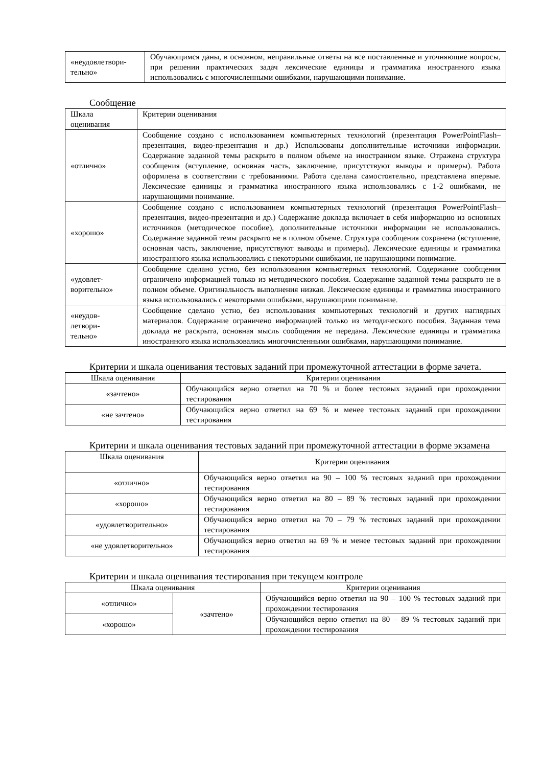| «неудовлетвори- тельно» | Обучающимся даны, в основном, неправильные ответы на все поставленные и уточняющие вопросы, при решении практических задач лексические единицы и грамматика иностранного языка использовались с многочисленными ошибками, нарушающими понимание. |
Сообщение
| Шкала оценивания | Критерии оценивания |
| --- | --- |
| «отлично» | Сообщение создано с использованием компьютерных технологий (презентация PowerPointFlash–презентация, видео-презентация и др.) Использованы дополнительные источники информации. Содержание заданной темы раскрыто в полном объеме на иностранном языке. Отражена структура сообщения (вступление, основная часть, заключение, присутствуют выводы и примеры). Работа оформлена в соответствии с требованиями. Работа сделана самостоятельно, представлена впервые. Лексические единицы и грамматика иностранного языка использовались с 1-2 ошибками, не нарушающими понимание. |
| «хорошо» | Сообщение создано с использованием компьютерных технологий (презентация PowerPointFlash–презентация, видео-презентация и др.) Содержание доклада включает в себя информацию из основных источников (методическое пособие), дополнительные источники информации не использовались. Содержание заданной темы раскрыто не в полном объеме. Структура сообщения сохранена (вступление, основная часть, заключение, присутствуют выводы и примеры). Лексические единицы и грамматика иностранного языка использовались с некоторыми ошибками, не нарушающими понимание. |
| «удовлет- ворительно» | Сообщение сделано устно, без использования компьютерных технологий. Содержание сообщения ограничено информацией только из методического пособия. Содержание заданной темы раскрыто не в полном объеме. Оригинальность выполнения низкая. Лексические единицы и грамматика иностранного языка использовались с некоторыми ошибками, нарушающими понимание. |
| «неудов- летвори- тельно» | Сообщение сделано устно, без использования компьютерных технологий и других наглядных материалов. Содержание ограничено информацией только из методического пособия. Заданная тема доклада не раскрыта, основная мысль сообщения не передана. Лексические единицы и грамматика иностранного языка использовались многочисленными ошибками, нарушающими понимание. |
Критерии и шкала оценивания тестовых заданий при промежуточной аттестации в форме зачета.
| Шкала оценивания | Критерии оценивания |
| --- | --- |
| «зачтено» | Обучающийся верно ответил на 70 % и более тестовых заданий при прохождении тестирования |
| «не зачтено» | Обучающийся верно ответил на 69 % и менее тестовых заданий при прохождении тестирования |
Критерии и шкала оценивания тестовых заданий при промежуточной аттестации в форме экзамена
| Шкала оценивания | Критерии оценивания |
| --- | --- |
| «отлично» | Обучающийся верно ответил на 90 – 100 % тестовых заданий при прохождении тестирования |
| «хорошо» | Обучающийся верно ответил на 80 – 89 % тестовых заданий при прохождении тестирования |
| «удовлетворительно» | Обучающийся верно ответил на 70 – 79 % тестовых заданий при прохождении тестирования |
| «не удовлетворительно» | Обучающийся верно ответил на 69 % и менее тестовых заданий при прохождении тестирования |
Критерии и шкала оценивания тестирования при текущем контроле
| Шкала оценивания | | Критерии оценивания |
| --- | --- | --- |
| «отлично» | «зачтено» | Обучающийся верно ответил на 90 – 100 % тестовых заданий при прохождении тестирования |
| «хорошо» | | Обучающийся верно ответил на 80 – 89 % тестовых заданий при прохождении тестирования |